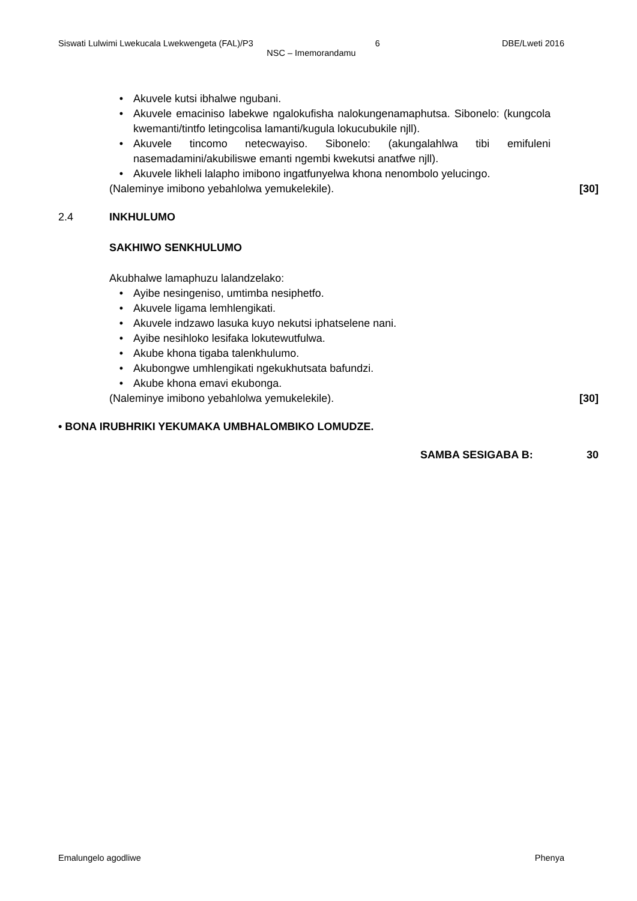Siswati Lulwimi Lwekucala Lwekwengeta (FAL)/P3 6 DBE/Lweti 2016
NSC – Imemorandamu
• Akuvele kutsi ibhalwe ngubani.
• Akuvele emaciniso labekwe ngalokufisha nalokungenamaphutsa. Sibonelo: (kungcola kwemanti/tintfo letingcolisa lamanti/kugula lokucubukile njll).
• Akuvele tincomo netecwayiso. Sibonelo: (akungalahlwa tibi emifuleni nasemadamini/akubiliswe emanti ngembi kwekutsi anatfwe njll).
• Akuvele likheli lalapho imibono ingatfunyelwa khona nenombolo yelucingo.
(Naleminye imibono yebahlolwa yemukelekile). [30]
2.4 INKHULUMO
SAKHIWO SENKHULUMO
Akubhalwe lamaphuzu lalandzelako:
• Ayibe nesingeniso, umtimba nesiphetfo.
• Akuvele ligama lemhlengikati.
• Akuvele indzawo lasuka kuyo nekutsi iphatselene nani.
• Ayibe nesihloko lesifaka lokutewutfulwa.
• Akube khona tigaba talenkhulumo.
• Akubongwe umhlengikati ngekukhutsata bafundzi.
• Akube khona emavi ekubonga.
(Naleminye imibono yebahlolwa yemukelekile). [30]
• BONA IRUBHRIKI YEKUMAKA UMBHALOMBIKO LOMUDZE.
SAMBA SESIGABA B: 30
Emalungelo agodliwe Phenya